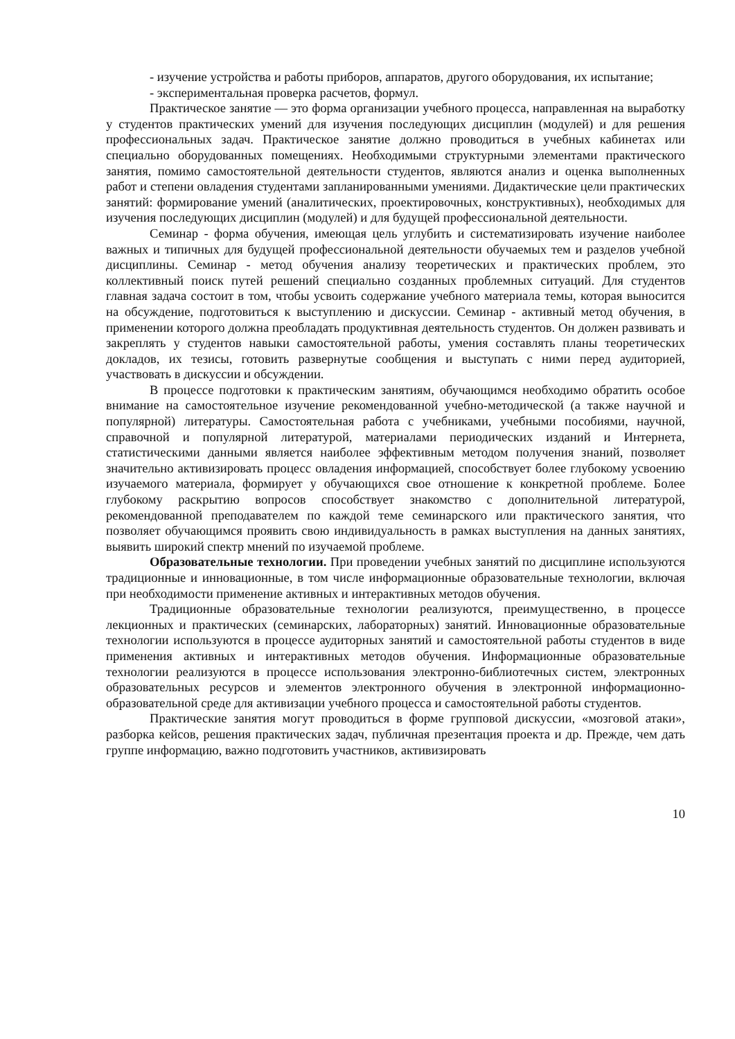- изучение устройства и работы приборов, аппаратов, другого оборудования, их испытание;
- экспериментальная проверка расчетов, формул.
Практическое занятие — это форма организации учебного процесса, направленная на выработку у студентов практических умений для изучения последующих дисциплин (модулей) и для решения профессиональных задач. Практическое занятие должно проводиться в учебных кабинетах или специально оборудованных помещениях. Необходимыми структурными элементами практического занятия, помимо самостоятельной деятельности студентов, являются анализ и оценка выполненных работ и степени овладения студентами запланированными умениями. Дидактические цели практических занятий: формирование умений (аналитических, проектировочных, конструктивных), необходимых для изучения последующих дисциплин (модулей) и для будущей профессиональной деятельности.
Семинар - форма обучения, имеющая цель углубить и систематизировать изучение наиболее важных и типичных для будущей профессиональной деятельности обучаемых тем и разделов учебной дисциплины. Семинар - метод обучения анализу теоретических и практических проблем, это коллективный поиск путей решений специально созданных проблемных ситуаций. Для студентов главная задача состоит в том, чтобы усвоить содержание учебного материала темы, которая выносится на обсуждение, подготовиться к выступлению и дискуссии. Семинар - активный метод обучения, в применении которого должна преобладать продуктивная деятельность студентов. Он должен развивать и закреплять у студентов навыки самостоятельной работы, умения составлять планы теоретических докладов, их тезисы, готовить развернутые сообщения и выступать с ними перед аудиторией, участвовать в дискуссии и обсуждении.
В процессе подготовки к практическим занятиям, обучающимся необходимо обратить особое внимание на самостоятельное изучение рекомендованной учебно-методической (а также научной и популярной) литературы. Самостоятельная работа с учебниками, учебными пособиями, научной, справочной и популярной литературой, материалами периодических изданий и Интернета, статистическими данными является наиболее эффективным методом получения знаний, позволяет значительно активизировать процесс овладения информацией, способствует более глубокому усвоению изучаемого материала, формирует у обучающихся свое отношение к конкретной проблеме. Более глубокому раскрытию вопросов способствует знакомство с дополнительной литературой, рекомендованной преподавателем по каждой теме семинарского или практического занятия, что позволяет обучающимся проявить свою индивидуальность в рамках выступления на данных занятиях, выявить широкий спектр мнений по изучаемой проблеме.
Образовательные технологии. При проведении учебных занятий по дисциплине используются традиционные и инновационные, в том числе информационные образовательные технологии, включая при необходимости применение активных и интерактивных методов обучения.
Традиционные образовательные технологии реализуются, преимущественно, в процессе лекционных и практических (семинарских, лабораторных) занятий. Инновационные образовательные технологии используются в процессе аудиторных занятий и самостоятельной работы студентов в виде применения активных и интерактивных методов обучения. Информационные образовательные технологии реализуются в процессе использования электронно-библиотечных систем, электронных образовательных ресурсов и элементов электронного обучения в электронной информационно-образовательной среде для активизации учебного процесса и самостоятельной работы студентов.
Практические занятия могут проводиться в форме групповой дискуссии, «мозговой атаки», разборка кейсов, решения практических задач, публичная презентация проекта и др. Прежде, чем дать группе информацию, важно подготовить участников, активизировать
10